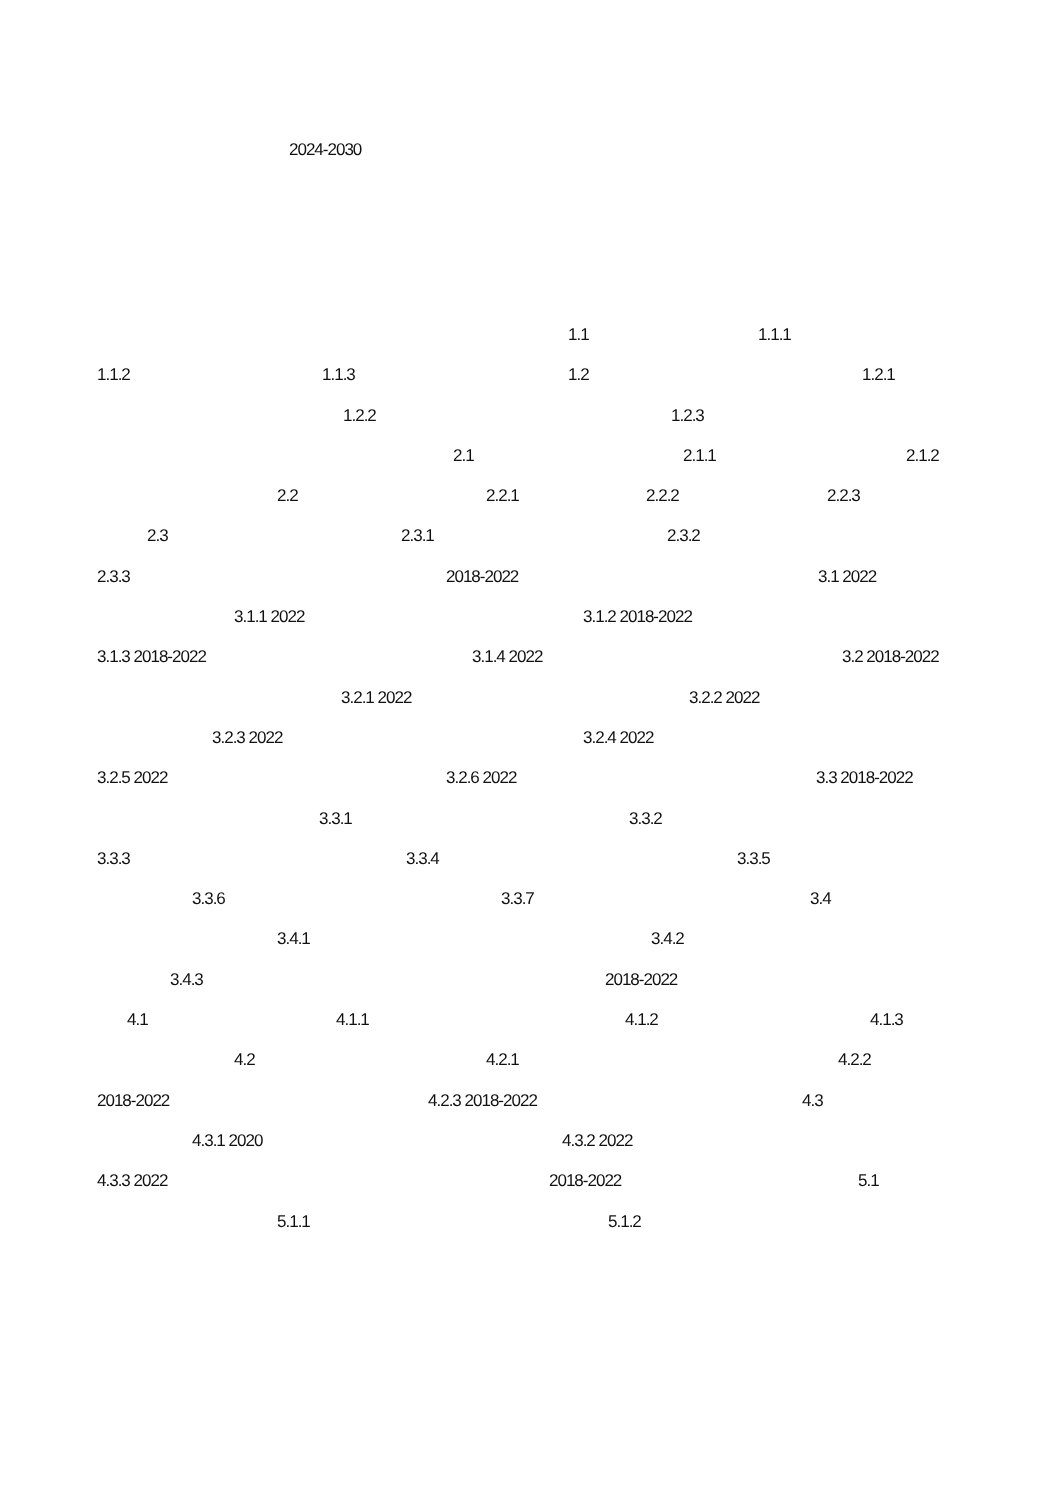2024-2030
1.1 1.1.1
1.1.2 1.1.3 1.2 1.2.1
1.2.2 1.2.3
2.1 2.1.1 2.1.2
2.2 2.2.1 2.2.2 2.2.3
2.3 2.3.1 2.3.2
2.3.3 2018-2022 3.1 2022
3.1.1 2022 3.1.2 2018-2022
3.1.3 2018-2022 3.1.4 2022 3.2 2018-2022
3.2.1 2022 3.2.2 2022
3.2.3 2022 3.2.4 2022
3.2.5 2022 3.2.6 2022 3.3 2018-2022
3.3.1 3.3.2
3.3.3 3.3.4 3.3.5
3.3.6 3.3.7 3.4
3.4.1 3.4.2
3.4.3 2018-2022
4.1 4.1.1 4.1.2 4.1.3
4.2 4.2.1 4.2.2
2018-2022 4.2.3 2018-2022 4.3
4.3.1 2020 4.3.2 2022
4.3.3 2022 2018-2022 5.1
5.1.1 5.1.2